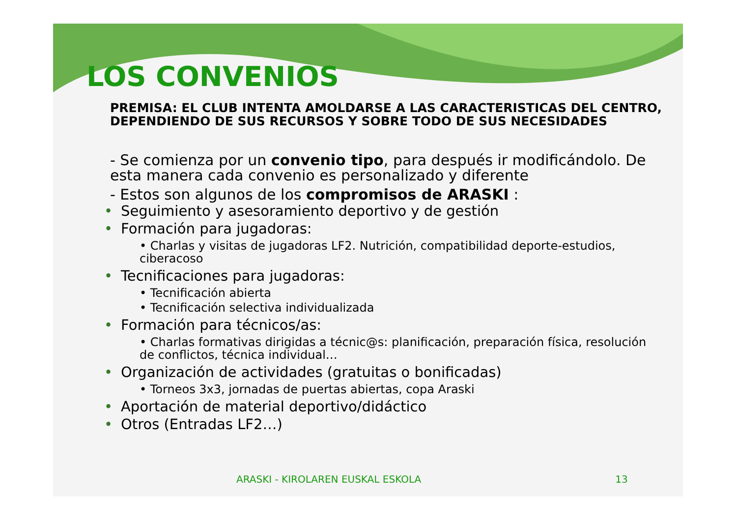LOS CONVENIOS
PREMISA: EL CLUB INTENTA AMOLDARSE A LAS CARACTERISTICAS DEL CENTRO, DEPENDIENDO DE SUS RECURSOS Y SOBRE TODO DE SUS NECESIDADES
- Se comienza por un convenio tipo, para después ir modificándolo. De esta manera cada convenio es personalizado y diferente
- Estos son algunos de los compromisos de ARASKI :
Seguimiento y asesoramiento deportivo y de gestión
Formación para jugadoras:
• Charlas y visitas de jugadoras LF2. Nutrición, compatibilidad deporte-estudios, ciberacoso
Tecnificaciones para jugadoras:
• Tecnificación abierta
• Tecnificación selectiva individualizada
Formación para técnicos/as:
• Charlas formativas dirigidas a técnic@s: planificación, preparación física, resolución de conflictos, técnica individual…
Organización de actividades (gratuitas o bonificadas)
• Torneos 3x3, jornadas de puertas abiertas, copa Araski
Aportación de material deportivo/didáctico
Otros (Entradas LF2…)
ARASKI - KIROLAREN EUSKAL ESKOLA 13